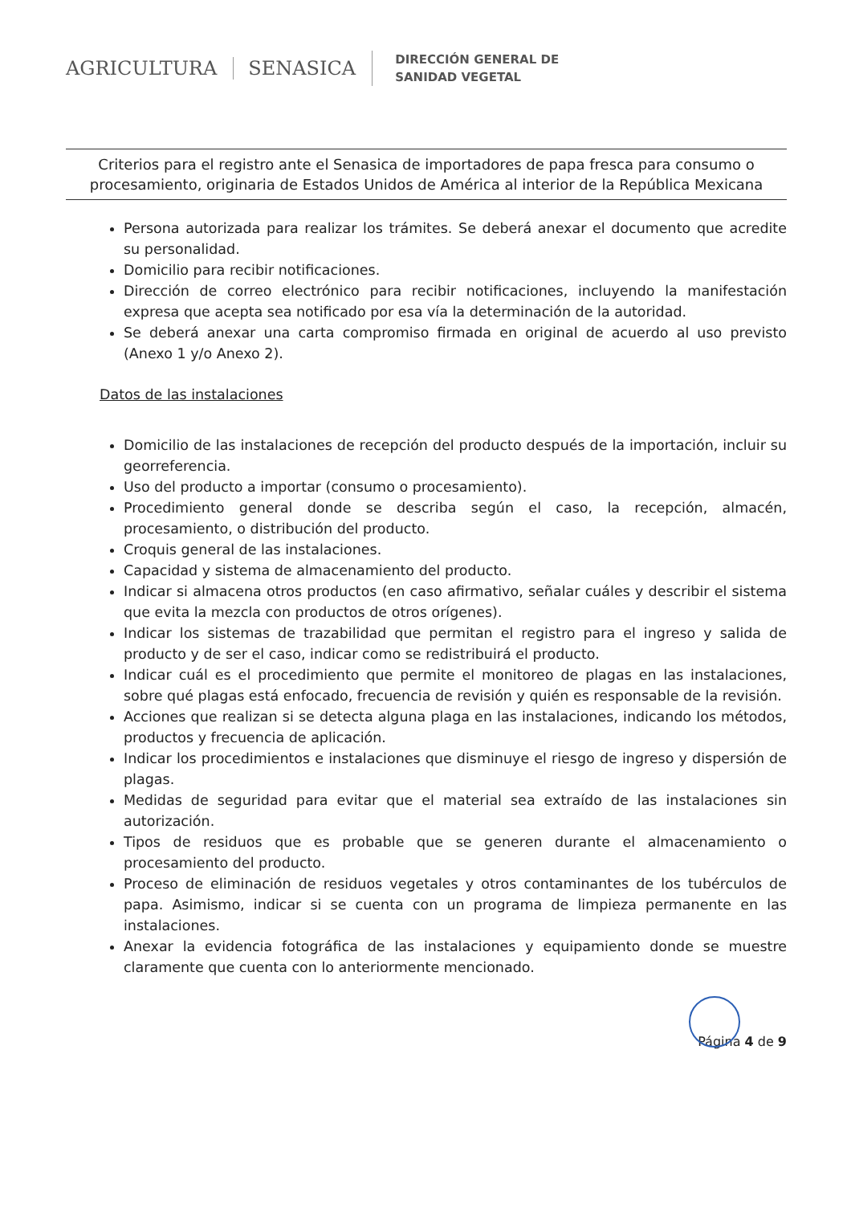AGRICULTURA SENASICA
DIRECCIÓN GENERAL DE
SANIDAD VEGETAL
Criterios para el registro ante el Senasica de importadores de papa fresca para consumo o procesamiento, originaria de Estados Unidos de América al interior de la República Mexicana
Persona autorizada para realizar los trámites. Se deberá anexar el documento que acredite su personalidad.
Domicilio para recibir notificaciones.
Dirección de correo electrónico para recibir notificaciones, incluyendo la manifestación expresa que acepta sea notificado por esa vía la determinación de la autoridad.
Se deberá anexar una carta compromiso firmada en original de acuerdo al uso previsto (Anexo 1 y/o Anexo 2).
Datos de las instalaciones
Domicilio de las instalaciones de recepción del producto después de la importación, incluir su georreferencia.
Uso del producto a importar (consumo o procesamiento).
Procedimiento general donde se describa según el caso, la recepción, almacén, procesamiento, o distribución del producto.
Croquis general de las instalaciones.
Capacidad y sistema de almacenamiento del producto.
Indicar si almacena otros productos (en caso afirmativo, señalar cuáles y describir el sistema que evita la mezcla con productos de otros orígenes).
Indicar los sistemas de trazabilidad que permitan el registro para el ingreso y salida de producto y de ser el caso, indicar como se redistribuirá el producto.
Indicar cuál es el procedimiento que permite el monitoreo de plagas en las instalaciones, sobre qué plagas está enfocado, frecuencia de revisión y quién es responsable de la revisión.
Acciones que realizan si se detecta alguna plaga en las instalaciones, indicando los métodos, productos y frecuencia de aplicación.
Indicar los procedimientos e instalaciones que disminuye el riesgo de ingreso y dispersión de plagas.
Medidas de seguridad para evitar que el material sea extraído de las instalaciones sin autorización.
Tipos de residuos que es probable que se generen durante el almacenamiento o procesamiento del producto.
Proceso de eliminación de residuos vegetales y otros contaminantes de los tubérculos de papa. Asimismo, indicar si se cuenta con un programa de limpieza permanente en las instalaciones.
Anexar la evidencia fotográfica de las instalaciones y equipamiento donde se muestre claramente que cuenta con lo anteriormente mencionado.
Página 4 de 9